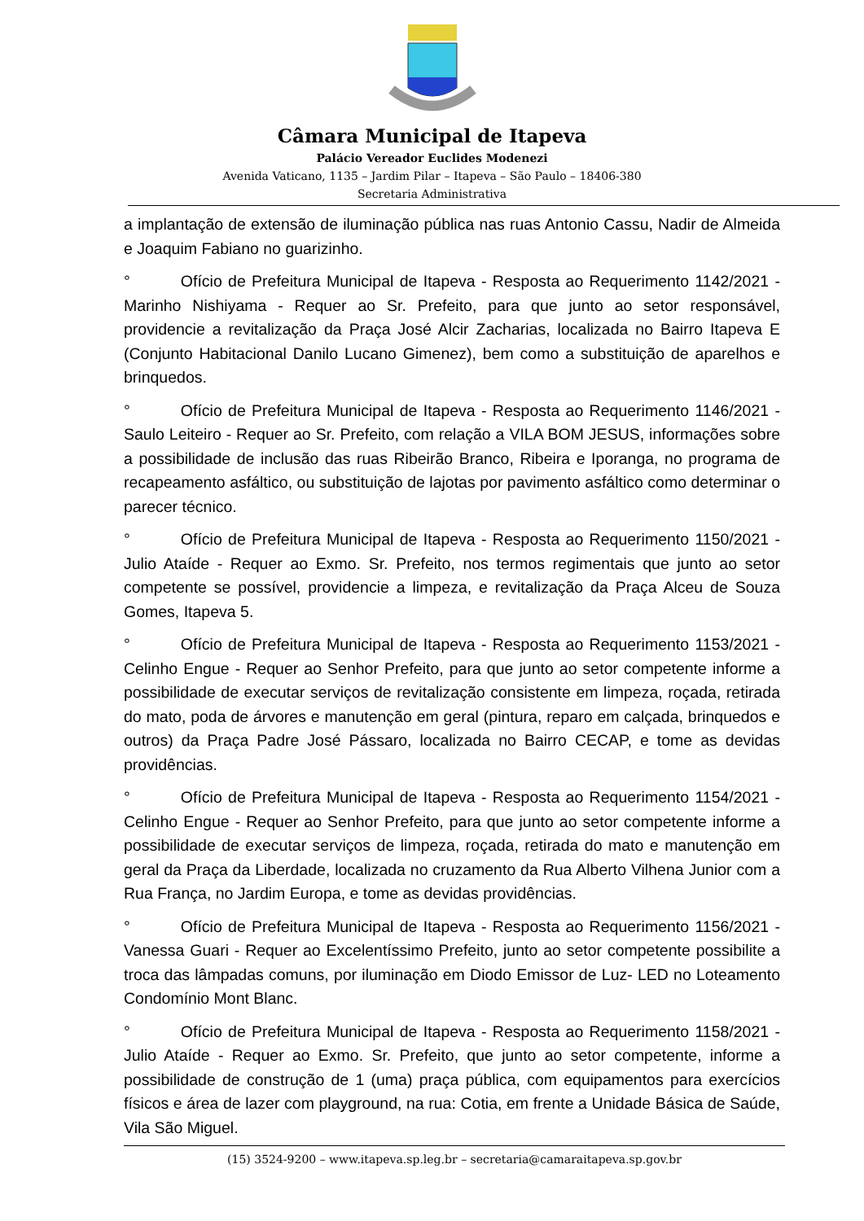Câmara Municipal de Itapeva
Palácio Vereador Euclides Modenezi
Avenida Vaticano, 1135 – Jardim Pilar – Itapeva – São Paulo – 18406-380
Secretaria Administrativa
a implantação de extensão de iluminação pública nas ruas Antonio Cassu, Nadir de Almeida e Joaquim Fabiano no guarizinho.
° Ofício de Prefeitura Municipal de Itapeva - Resposta ao Requerimento 1142/2021 - Marinho Nishiyama - Requer ao Sr. Prefeito, para que junto ao setor responsável, providencie a revitalização da Praça José Alcir Zacharias, localizada no Bairro Itapeva E (Conjunto Habitacional Danilo Lucano Gimenez), bem como a substituição de aparelhos e brinquedos.
° Ofício de Prefeitura Municipal de Itapeva - Resposta ao Requerimento 1146/2021 - Saulo Leiteiro - Requer ao Sr. Prefeito, com relação a VILA BOM JESUS, informações sobre a possibilidade de inclusão das ruas Ribeirão Branco, Ribeira e Iporanga, no programa de recapeamento asfáltico, ou substituição de lajotas por pavimento asfáltico como determinar o parecer técnico.
° Ofício de Prefeitura Municipal de Itapeva - Resposta ao Requerimento 1150/2021 - Julio Ataíde - Requer ao Exmo. Sr. Prefeito, nos termos regimentais que junto ao setor competente se possível, providencie a limpeza, e revitalização da Praça Alceu de Souza Gomes, Itapeva 5.
° Ofício de Prefeitura Municipal de Itapeva - Resposta ao Requerimento 1153/2021 - Celinho Engue - Requer ao Senhor Prefeito, para que junto ao setor competente informe a possibilidade de executar serviços de revitalização consistente em limpeza, roçada, retirada do mato, poda de árvores e manutenção em geral (pintura, reparo em calçada, brinquedos e outros) da Praça Padre José Pássaro, localizada no Bairro CECAP, e tome as devidas providências.
° Ofício de Prefeitura Municipal de Itapeva - Resposta ao Requerimento 1154/2021 - Celinho Engue - Requer ao Senhor Prefeito, para que junto ao setor competente informe a possibilidade de executar serviços de limpeza, roçada, retirada do mato e manutenção em geral da Praça da Liberdade, localizada no cruzamento da Rua Alberto Vilhena Junior com a Rua França, no Jardim Europa, e tome as devidas providências.
° Ofício de Prefeitura Municipal de Itapeva - Resposta ao Requerimento 1156/2021 - Vanessa Guari - Requer ao Excelentíssimo Prefeito, junto ao setor competente possibilite a troca das lâmpadas comuns, por iluminação em Diodo Emissor de Luz- LED no Loteamento Condomínio Mont Blanc.
° Ofício de Prefeitura Municipal de Itapeva - Resposta ao Requerimento 1158/2021 - Julio Ataíde - Requer ao Exmo. Sr. Prefeito, que junto ao setor competente, informe a possibilidade de construção de 1 (uma) praça pública, com equipamentos para exercícios físicos e área de lazer com playground, na rua: Cotia, em frente a Unidade Básica de Saúde, Vila São Miguel.
(15) 3524-9200 – www.itapeva.sp.leg.br – secretaria@camaraitapeva.sp.gov.br